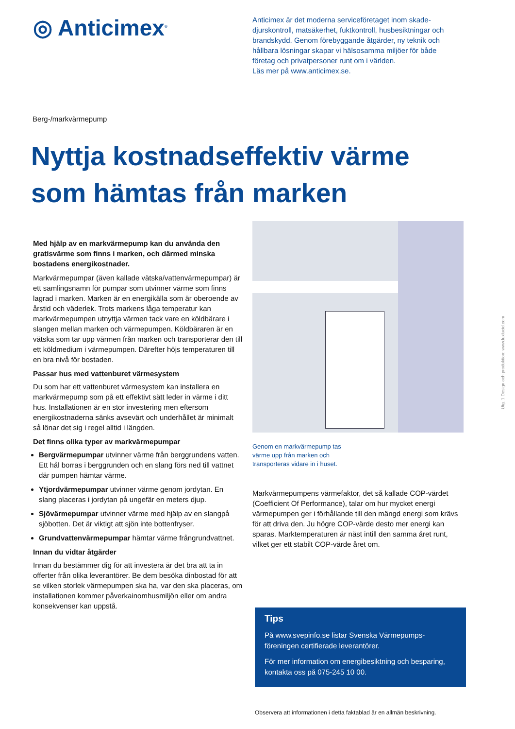◎ Anticimex<sup>®</sup>
Anticimex är det moderna serviceföretaget inom skade­djurskontroll, matsäkerhet, fuktkontroll, husbesiktningar och brandskydd. Genom förebyggande åtgärder, ny teknik och hållbara lösningar skapar vi hälsosamma miljöer för både företag och privatpersoner runt om i världen.
Läs mer på www.anticimex.se.
Berg-/markvärmepump
Nyttja kostnadseffektiv värme
som hämtas från marken
Med hjälp av en markvärmepump kan du använda den gratisvärme som finns i marken, och därmed minska bostadens energikostnader.
Markvärmepumpar (även kallade vätska/vattenvärme­pumpar) är ett samlingsnamn för pumpar som utvinner värme som finns lagrad i marken. Marken är en energikälla som är oberoende av årstid och väderlek. Trots markens låga temperatur kan markvärmepumpen utnyttja värmen tack vare en köldbärare i slangen mellan marken och värmepumpen. Köldbäraren är en vätska som tar upp värmen från marken och transporterar den till ett köldmedium i värmepumpen. Därefter höjs temperaturen till en bra nivå för bostaden.
Passar hus med vattenburet värmesystem
Du som har ett vattenburet värmesystem kan installera en markvärmepump som på ett effektivt sätt leder in värme i ditt hus. Installationen är en stor investering men eftersom energikostnaderna sänks avsevärt och underhållet är minimalt så lönar det sig i regel alltid i längden.
Det finns olika typer av markvärmepumpar
Bergvärmepumpar utvinner värme från berggrundens vatten. Ett hål borras i berggrunden och en slang förs ned till vattnet där pumpen hämtar värme.
Ytjordvärmepumpar utvinner värme genom jordytan. En slang placeras i jordytan på ungefär en meters djup.
Sjövärmepumpar utvinner värme med hjälp av en slangpå sjöbotten. Det är viktigt att sjön inte bottenfryser.
Grundvattenvärmepumpar hämtar värme frångrundvattnet.
Innan du vidtar åtgärder
Innan du bestämmer dig för att investera är det bra att ta in offerter från olika leverantörer. Be dem besöka dinbostad för att se vilken storlek värmepumpen ska ha, var den ska placeras, om installationen kommer påverkainomhusmiljön eller om andra konsekvenser kan uppstå.
Genom en markvärmepump tas
värme upp från marken och
transporteras vidare in i huset.
Markvärmepumpens värmefaktor, det så kallade COP-värdet (Coefficient Of Performance), talar om hur mycket energi värmepumpen ger i förhållande till den mängd energi som krävs för att driva den. Ju högre COP-värde desto mer energi kan sparas. Marktemperaturen är näst intill den samma året runt, vilket ger ett stabilt COP-värde året om.
Tips
På www.svepinfo.se listar Svenska Värmepumps­föreningen certifierade leverantörer.
För mer information om energibesiktning och besparing, kontakta oss på 075-245 10 00.
Observera att informationen i detta faktablad är en allmän beskrivning.
Utg. 1 Design och produktion: www.luxlucid.com